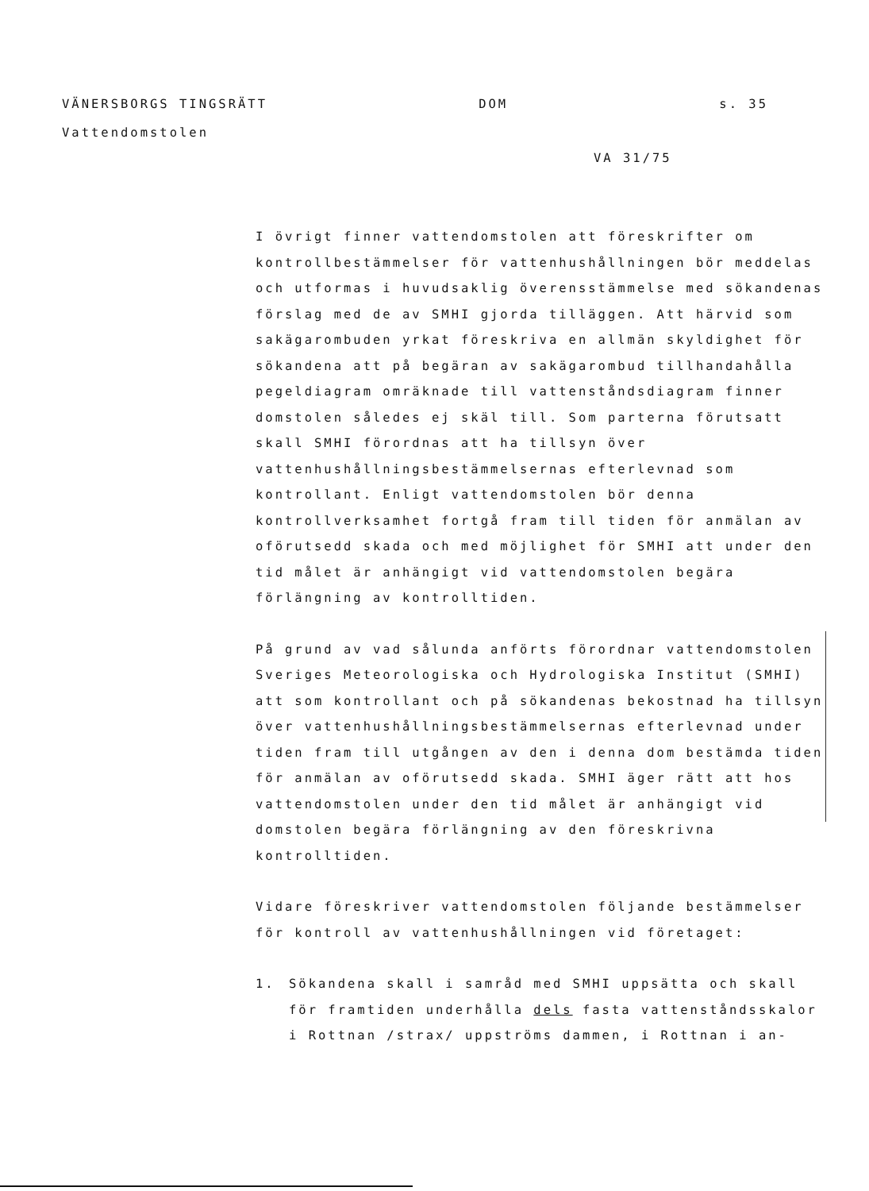VÄNERSBORGS TINGSRÄTT DOM s. 35
Vattendomstolen
VA 31/75
I övrigt finner vattendomstolen att föreskrifter om kontrollbestämmelser för vattenhushållningen bör meddelas och utformas i huvudsaklig överensstämmelse med sökandenas förslag med de av SMHI gjorda tilläggen. Att härvid som sakägarombuden yrkat föreskriva en allmän skyldighet för sökandena att på begäran av sakägarombud tillhandahålla pegeldiagram omräknade till vattenståndsdiagram finner domstolen således ej skäl till. Som parterna förutsatt skall SMHI förordnas att ha tillsyn över vattenhushållningsbestämmelsernas efterlevnad som kontrollant. Enligt vattendomstolen bör denna kontrollverksamhet fortgå fram till tiden för anmälan av oförutsedd skada och med möjlighet för SMHI att under den tid målet är anhängigt vid vattendomstolen begära förlängning av kontrolltiden.
På grund av vad sålunda anförts förordnar vattendomstolen Sveriges Meteorologiska och Hydrologiska Institut (SMHI) att som kontrollant och på sökandenas bekostnad ha tillsyn över vattenhushållningsbestämmelsernas efterlevnad under tiden fram till utgången av den i denna dom bestämda tiden för anmälan av oförutsedd skada. SMHI äger rätt att hos vattendomstolen under den tid målet är anhängigt vid domstolen begära förlängning av den föreskrivna kontrolltiden.
Vidare föreskriver vattendomstolen följande bestämmelser för kontroll av vattenhushållningen vid företaget:
1. Sökandena skall i samråd med SMHI uppsätta och skall för framtiden underhålla dels fasta vattenståndsskalor i Rottnan /strax/ uppströms dammen, i Rottnan i an-